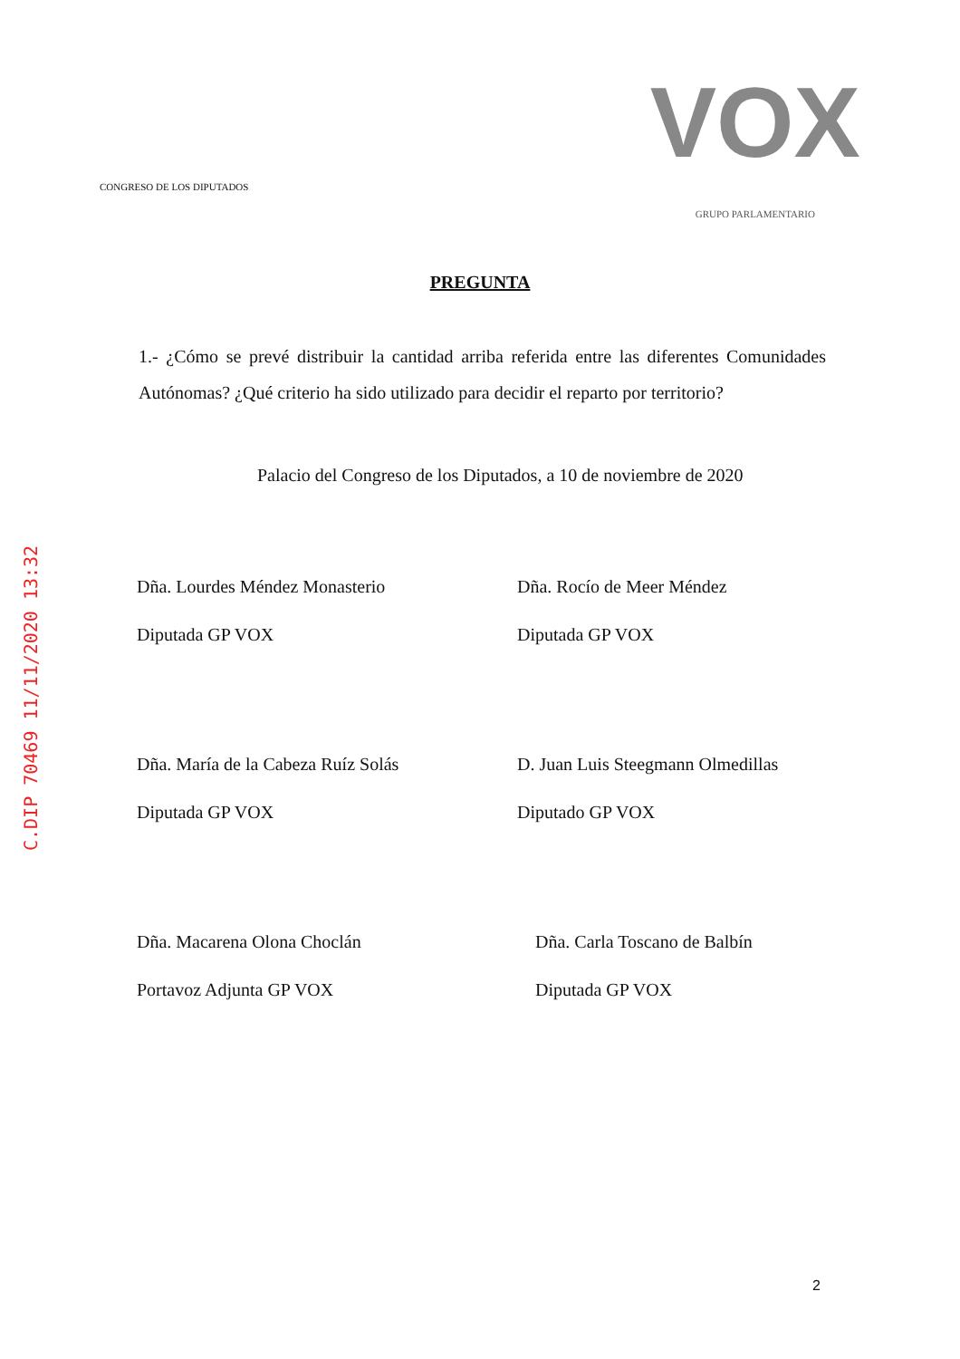C.DIP 70469 11/11/2020 13:32
CONGRESO DE LOS DIPUTADOS
VOX
GRUPO PARLAMENTARIO
PREGUNTA
1.- ¿Cómo se prevé distribuir la cantidad arriba referida entre las diferentes Comunidades Autónomas? ¿Qué criterio ha sido utilizado para decidir el reparto por territorio?
Palacio del Congreso de los Diputados, a 10 de noviembre de 2020
Dña. Lourdes Méndez Monasterio
Diputada GP VOX
Dña. Rocío de Meer Méndez
Diputada GP VOX
Dña. María de la Cabeza Ruíz Solás
Diputada GP VOX
D. Juan Luis Steegmann Olmedillas
Diputado GP VOX
Dña. Macarena Olona Choclán
Portavoz Adjunta GP VOX
Dña. Carla Toscano de Balbín
Diputada GP VOX
2